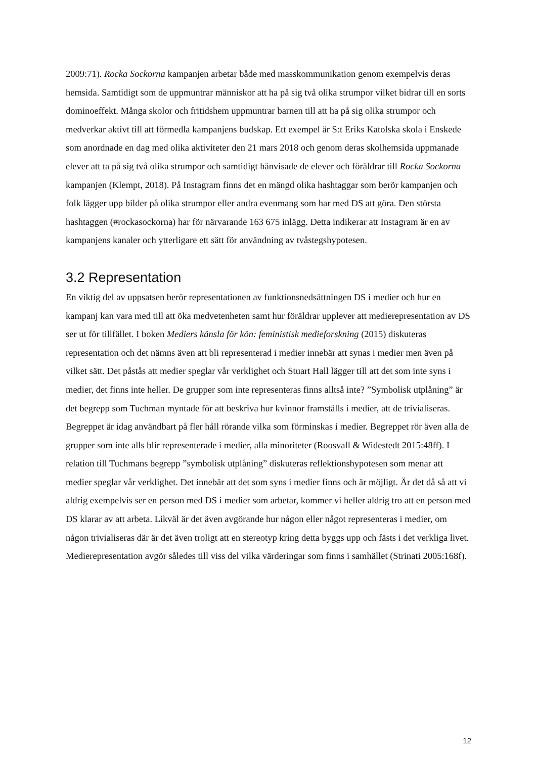2009:71). Rocka Sockorna kampanjen arbetar både med masskommunikation genom exempelvis deras hemsida. Samtidigt som de uppmuntrar människor att ha på sig två olika strumpor vilket bidrar till en sorts dominoeffekt. Många skolor och fritidshem uppmuntrar barnen till att ha på sig olika strumpor och medverkar aktivt till att förmedla kampanjens budskap. Ett exempel är S:t Eriks Katolska skola i Enskede som anordnade en dag med olika aktiviteter den 21 mars 2018 och genom deras skolhemsida uppmanade elever att ta på sig två olika strumpor och samtidigt hänvisade de elever och föräldrar till Rocka Sockorna kampanjen (Klempt, 2018). På Instagram finns det en mängd olika hashtaggar som berör kampanjen och folk lägger upp bilder på olika strumpor eller andra evenmang som har med DS att göra. Den största hashtaggen (#rockasockorna) har för närvarande 163 675 inlägg. Detta indikerar att Instagram är en av kampanjens kanaler och ytterligare ett sätt för användning av tvåstegshypotesen.
3.2 Representation
En viktig del av uppsatsen berör representationen av funktionsnedsättningen DS i medier och hur en kampanj kan vara med till att öka medvetenheten samt hur föräldrar upplever att medierepresentation av DS ser ut för tillfället. I boken Mediers känsla för kön: feministisk medieforskning (2015) diskuteras representation och det nämns även att bli representerad i medier innebär att synas i medier men även på vilket sätt. Det påstås att medier speglar vår verklighet och Stuart Hall lägger till att det som inte syns i medier, det finns inte heller. De grupper som inte representeras finns alltså inte? ”Symbolisk utplåning” är det begrepp som Tuchman myntade för att beskriva hur kvinnor framställs i medier, att de trivialiseras. Begreppet är idag användbart på fler håll rörande vilka som förminskas i medier. Begreppet rör även alla de grupper som inte alls blir representerade i medier, alla minoriteter (Roosvall & Widestedt 2015:48ff). I relation till Tuchmans begrepp ”symbolisk utplåning” diskuteras reflektionshypotesen som menar att medier speglar vår verklighet. Det innebär att det som syns i medier finns och är möjligt. Är det då så att vi aldrig exempelvis ser en person med DS i medier som arbetar, kommer vi heller aldrig tro att en person med DS klarar av att arbeta. Likväl är det även avgörande hur någon eller något representeras i medier, om någon trivialiseras där är det även troligt att en stereotyp kring detta byggs upp och fästs i det verkliga livet. Medierepresentation avgör således till viss del vilka värderingar som finns i samhället (Strinati 2005:168f).
12